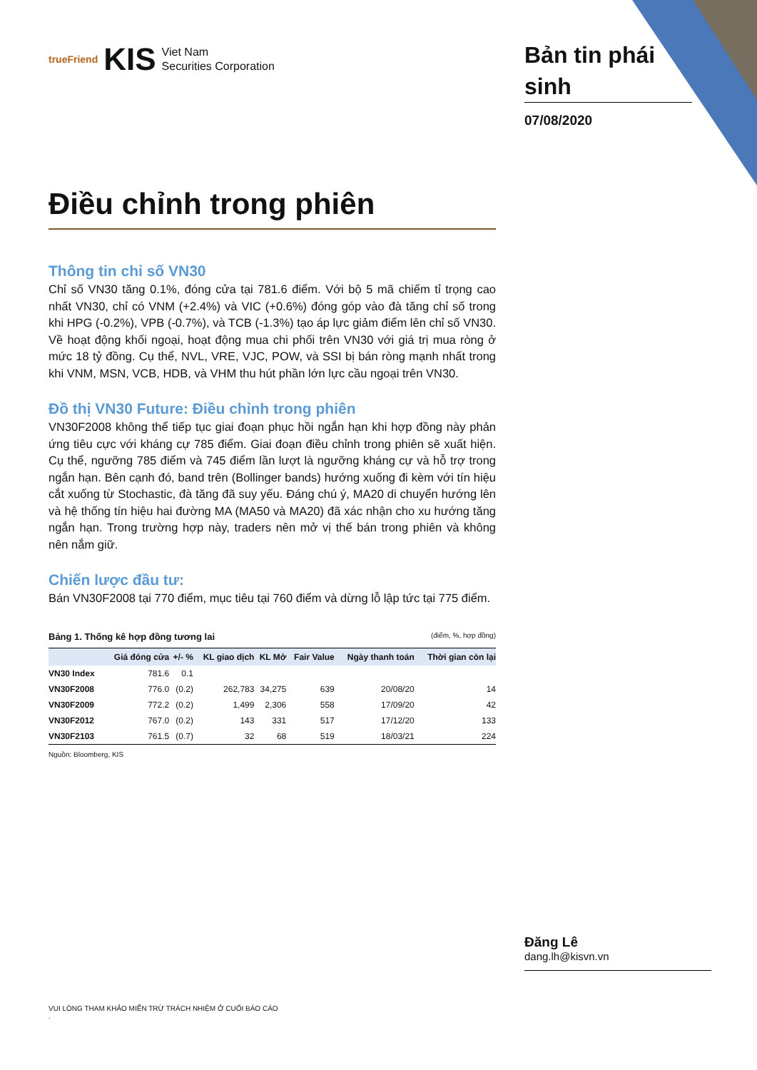trueFriend KIS Viet Nam
Securities Corporation
Bản tin phái sinh
07/08/2020
Điều chỉnh trong phiên
Thông tin chỉ số VN30
Chỉ số VN30 tăng 0.1%, đóng cửa tại 781.6 điểm. Với bộ 5 mã chiếm tỉ trọng cao nhất VN30, chỉ có VNM (+2.4%) và VIC (+0.6%) đóng góp vào đà tăng chỉ số trong khi HPG (-0.2%), VPB (-0.7%), và TCB (-1.3%) tạo áp lực giảm điểm lên chỉ số VN30. Về hoạt động khối ngoại, hoạt động mua chi phối trên VN30 với giá trị mua ròng ở mức 18 tỷ đồng. Cụ thể, NVL, VRE, VJC, POW, và SSI bị bán ròng mạnh nhất trong khi VNM, MSN, VCB, HDB, và VHM thu hút phần lớn lực cầu ngoại trên VN30.
Đồ thị VN30 Future: Điều chỉnh trong phiên
VN30F2008 không thể tiếp tục giai đoạn phục hồi ngắn hạn khi hợp đồng này phản ứng tiêu cực với kháng cự 785 điểm. Giai đoạn điều chỉnh trong phiên sẽ xuất hiện. Cụ thể, ngưỡng 785 điểm và 745 điểm lần lượt là ngưỡng kháng cự và hỗ trợ trong ngắn hạn. Bên cạnh đó, band trên (Bollinger bands) hướng xuống đi kèm với tín hiệu cắt xuống từ Stochastic, đà tăng đã suy yếu. Đáng chú ý, MA20 di chuyển hướng lên và hệ thống tín hiệu hai đường MA (MA50 và MA20) đã xác nhận cho xu hướng tăng ngắn hạn. Trong trường hợp này, traders nên mở vị thế bán trong phiên và không nên nắm giữ.
Chiến lược đầu tư:
Bán VN30F2008 tại 770 điểm, mục tiêu tại 760 điểm và dừng lỗ lập tức tại 775 điểm.
Bảng 1. Thống kê hợp đồng tương lai (điểm, %, hợp đồng)
| | Giá đóng cửa | +/- % | KL giao dịch | KL Mở | Fair Value | Ngày thanh toán | Thời gian còn lại |
| --- | --- | --- | --- | --- | --- | --- | --- |
| VN30 Index | 781.6 | 0.1 | | | | | |
| VN30F2008 | 776.0 | (0.2) | 262,783 | 34,275 | 639 | 20/08/20 | 14 |
| VN30F2009 | 772.2 | (0.2) | 1,499 | 2,306 | 558 | 17/09/20 | 42 |
| VN30F2012 | 767.0 | (0.2) | 143 | 331 | 517 | 17/12/20 | 133 |
| VN30F2103 | 761.5 | (0.7) | 32 | 68 | 519 | 18/03/21 | 224 |
Nguồn: Bloomberg, KIS
Đăng Lê
dang.lh@kisvn.vn
VUI LÒNG THAM KHẢO MIỄN TRỪ TRÁCH NHIỆM Ở CUỐI BÁO CÁO
.